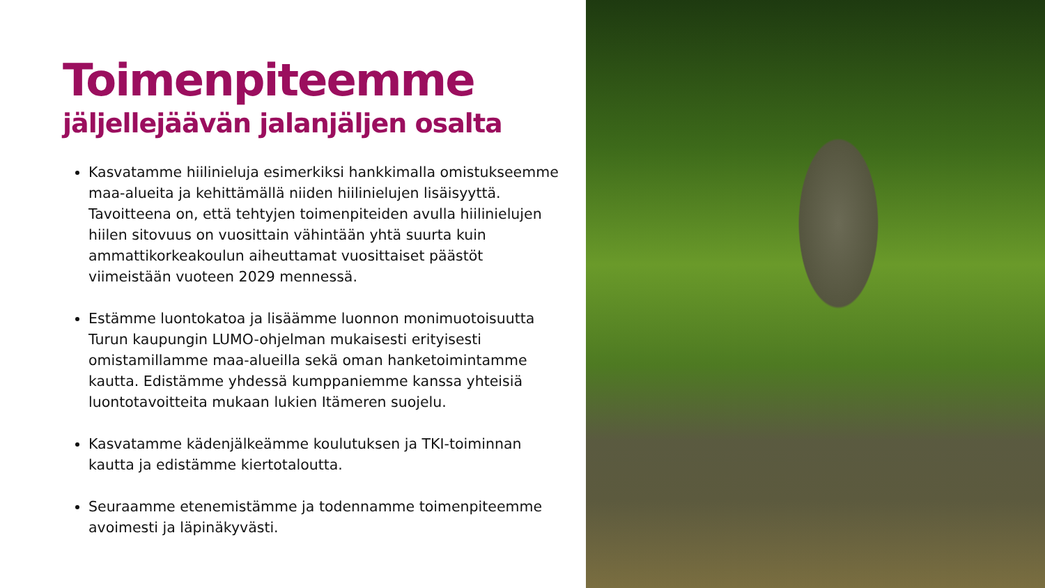Toimenpiteemme
jäljellejäävän jalanjäljen osalta
Kasvatamme hiilinieluja esimerkiksi hankkimalla omistukseemme maa-alueita ja kehittämällä niiden hiilinielujen lisäisyyttä. Tavoitteena on, että tehtyjen toimenpiteiden avulla hiilinielujen hiilen sitovuus on vuosittain vähintään yhtä suurta kuin ammattikorkeakoulun aiheuttamat vuosittaiset päästöt viimeistään vuoteen 2029 mennessä.
Estämme luontokatoa ja lisäämme luonnon monimuotoisuutta Turun kaupungin LUMO-ohjelman mukaisesti erityisesti omistamillamme maa-alueilla sekä oman hanketoimintamme kautta. Edistämme yhdessä kumppaniemme kanssa yhteisiä luontotavoitteita mukaan lukien Itämeren suojelu.
Kasvatamme kädenjälkeämme koulutuksen ja TKI-toiminnan kautta ja edistämme kiertotaloutta.
Seuraamme etenemistämme ja todennamme toimenpiteemme avoimesti ja läpinäkyvästi.